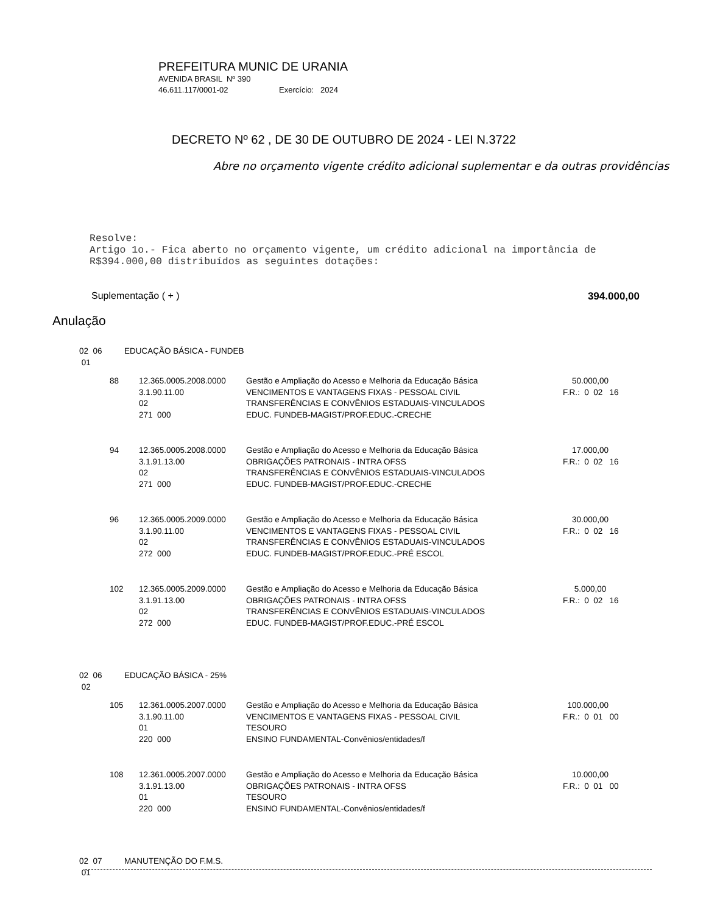PREFEITURA MUNIC DE URANIA
AVENIDA BRASIL Nº 390
46.611.117/0001-02 Exercício: 2024
DECRETO Nº 62 , DE 30 DE OUTUBRO DE 2024 - LEI N.3722
Abre no orçamento vigente crédito adicional suplementar e da outras providências
Resolve:
Artigo 1o.- Fica aberto no orçamento vigente, um crédito adicional na importância de R$394.000,00 distribuídos as seguintes dotações:
Suplementação ( + ) 394.000,00
Anulação
| 02 06 01 | EDUCAÇÃO BÁSICA - FUNDEB | | | |
| | 88 | 12.365.0005.2008.0000 3.1.90.11.00 02 271 000 | Gestão e Ampliação do Acesso e Melhoria da Educação Básica VENCIMENTOS E VANTAGENS FIXAS - PESSOAL CIVIL TRANSFERÊNCIAS E CONVÊNIOS ESTADUAIS-VINCULADOS EDUC. FUNDEB-MAGIST/PROF.EDUC.-CRECHE | 50.000,00 F.R.: 0 02 16 |
| | 94 | 12.365.0005.2008.0000 3.1.91.13.00 02 271 000 | Gestão e Ampliação do Acesso e Melhoria da Educação Básica OBRIGAÇÕES PATRONAIS - INTRA OFSS TRANSFERÊNCIAS E CONVÊNIOS ESTADUAIS-VINCULADOS EDUC. FUNDEB-MAGIST/PROF.EDUC.-CRECHE | 17.000,00 F.R.: 0 02 16 |
| | 96 | 12.365.0005.2009.0000 3.1.90.11.00 02 272 000 | Gestão e Ampliação do Acesso e Melhoria da Educação Básica VENCIMENTOS E VANTAGENS FIXAS - PESSOAL CIVIL TRANSFERÊNCIAS E CONVÊNIOS ESTADUAIS-VINCULADOS EDUC. FUNDEB-MAGIST/PROF.EDUC.-PRÉ ESCOL | 30.000,00 F.R.: 0 02 16 |
| | 102 | 12.365.0005.2009.0000 3.1.91.13.00 02 272 000 | Gestão e Ampliação do Acesso e Melhoria da Educação Básica OBRIGAÇÕES PATRONAIS - INTRA OFSS TRANSFERÊNCIAS E CONVÊNIOS ESTADUAIS-VINCULADOS EDUC. FUNDEB-MAGIST/PROF.EDUC.-PRÉ ESCOL | 5.000,00 F.R.: 0 02 16 |
| 02 06 02 | EDUCAÇÃO BÁSICA - 25% | | | |
| | 105 | 12.361.0005.2007.0000 3.1.90.11.00 01 220 000 | Gestão e Ampliação do Acesso e Melhoria da Educação Básica VENCIMENTOS E VANTAGENS FIXAS - PESSOAL CIVIL TESOURO ENSINO FUNDAMENTAL-Convênios/entidades/f | 100.000,00 F.R.: 0 01 00 |
| | 108 | 12.361.0005.2007.0000 3.1.91.13.00 01 220 000 | Gestão e Ampliação do Acesso e Melhoria da Educação Básica OBRIGAÇÕES PATRONAIS - INTRA OFSS TESOURO ENSINO FUNDAMENTAL-Convênios/entidades/f | 10.000,00 F.R.: 0 01 00 |
| 02 07 01 | MANUTENÇÃO DO F.M.S. | | | |